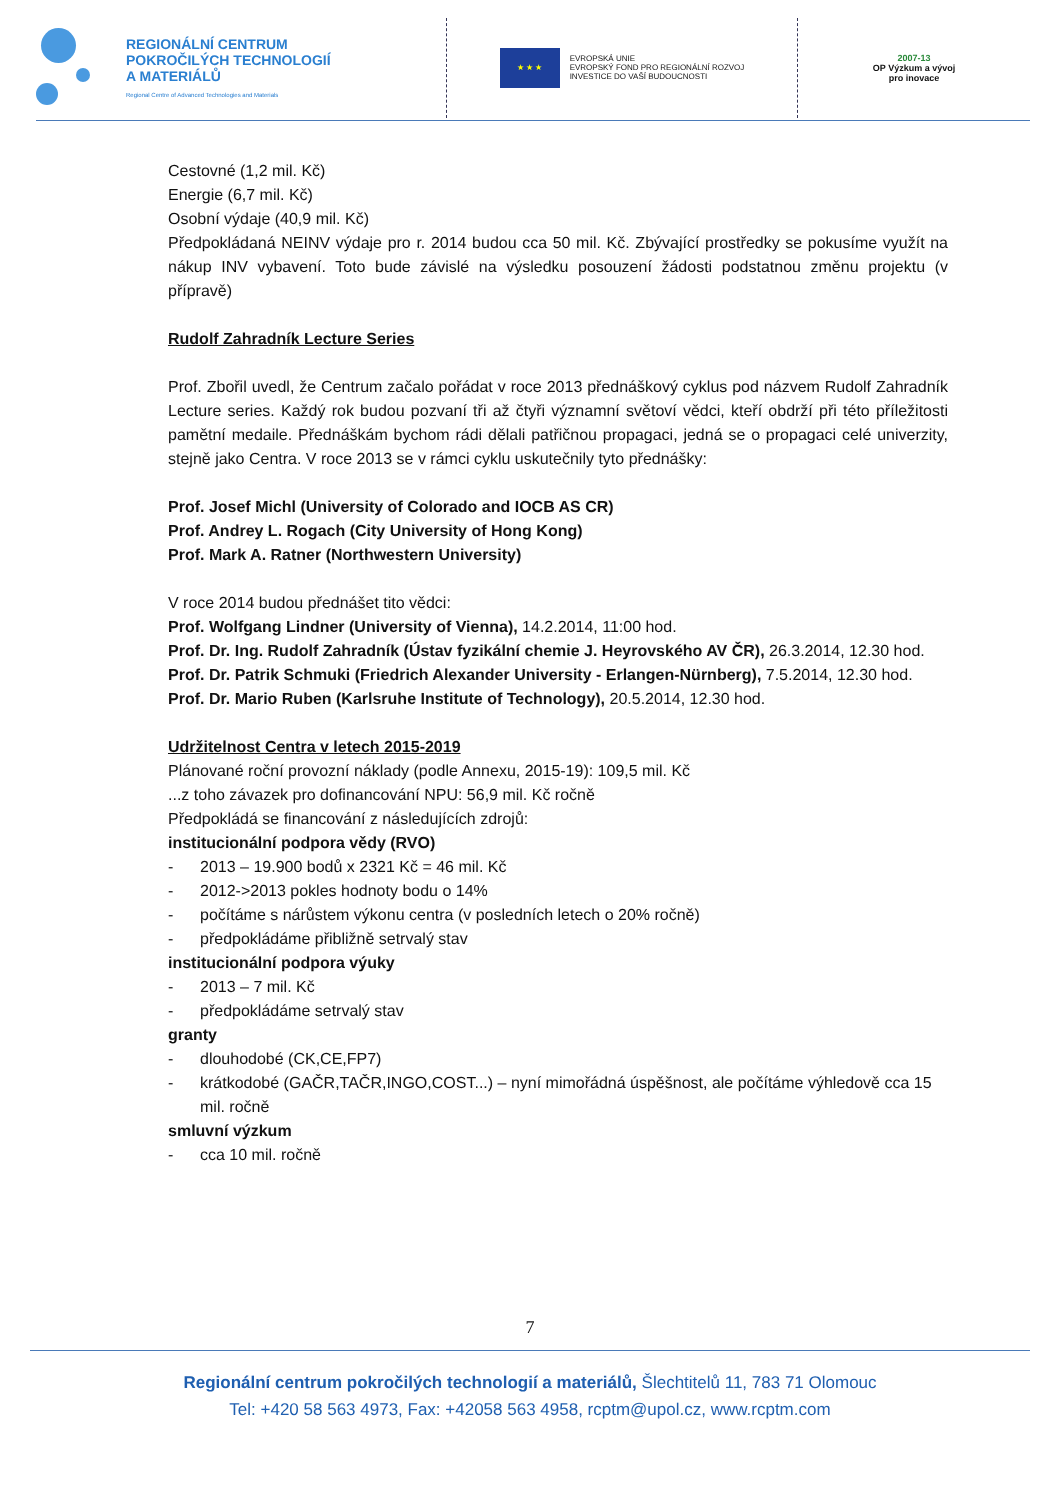REGIONÁLNÍ CENTRUM
POKROČILÝCH TECHNOLOGIÍ
A MATERIÁLŮ
Regional Centre of Advanced Technologies and Materials
★ ★ ★
EVROPSKÁ UNIE
EVROPSKÝ FOND PRO REGIONÁLNÍ ROZVOJ
INVESTICE DO VAŠÍ BUDOUCNOSTI
2007-13
OP Výzkum a vývoj
pro inovace
Cestovné (1,2 mil. Kč)
Energie (6,7 mil. Kč)
Osobní výdaje (40,9 mil. Kč)
Předpokládaná NEINV výdaje pro r. 2014 budou cca 50 mil. Kč. Zbývající prostředky se pokusíme využít na nákup INV vybavení. Toto bude závislé na výsledku posouzení žádosti podstatnou změnu projektu (v přípravě)
Rudolf Zahradník Lecture Series
Prof. Zbořil uvedl, že Centrum začalo pořádat v roce 2013 přednáškový cyklus pod názvem Rudolf Zahradník Lecture series. Každý rok budou pozvaní tři až čtyři významní světoví vědci, kteří obdrží při této příležitosti pamětní medaile. Přednáškám bychom rádi dělali patřičnou propagaci, jedná se o propagaci celé univerzity, stejně jako Centra. V roce 2013 se v rámci cyklu uskutečnily tyto přednášky:
Prof. Josef Michl (University of Colorado and IOCB AS CR)
Prof. Andrey L. Rogach (City University of Hong Kong)
Prof. Mark A. Ratner (Northwestern University)
V roce 2014 budou přednášet tito vědci:
Prof. Wolfgang Lindner (University of Vienna), 14.2.2014, 11:00 hod.
Prof. Dr. Ing. Rudolf Zahradník (Ústav fyzikální chemie J. Heyrovského AV ČR), 26.3.2014, 12.30 hod.
Prof. Dr. Patrik Schmuki (Friedrich Alexander University - Erlangen-Nürnberg), 7.5.2014, 12.30 hod.
Prof. Dr. Mario Ruben (Karlsruhe Institute of Technology), 20.5.2014, 12.30 hod.
Udržitelnost Centra v letech 2015-2019
Plánované roční provozní náklady (podle Annexu, 2015-19): 109,5 mil. Kč
...z toho závazek pro dofinancování NPU: 56,9 mil. Kč ročně
Předpokládá se financování z následujících zdrojů:
institucionální podpora vědy (RVO)
- 2013 – 19.900 bodů x 2321 Kč = 46 mil. Kč
- 2012->2013 pokles hodnoty bodu o 14%
- počítáme s nárůstem výkonu centra (v posledních letech o 20% ročně)
- předpokládáme přibližně setrvalý stav
institucionální podpora výuky
- 2013 – 7 mil. Kč
- předpokládáme setrvalý stav
granty
- dlouhodobé (CK,CE,FP7)
- krátkodobé (GAČR,TAČR,INGO,COST...) – nyní mimořádná úspěšnost, ale počítáme výhledově cca 15 mil. ročně
smluvní výzkum
- cca 10 mil. ročně
7
Regionální centrum pokročilých technologií a materiálů, Šlechtitelů 11, 783 71 Olomouc
Tel: +420 58 563 4973, Fax: +42058 563 4958, rcptm@upol.cz, www.rcptm.com